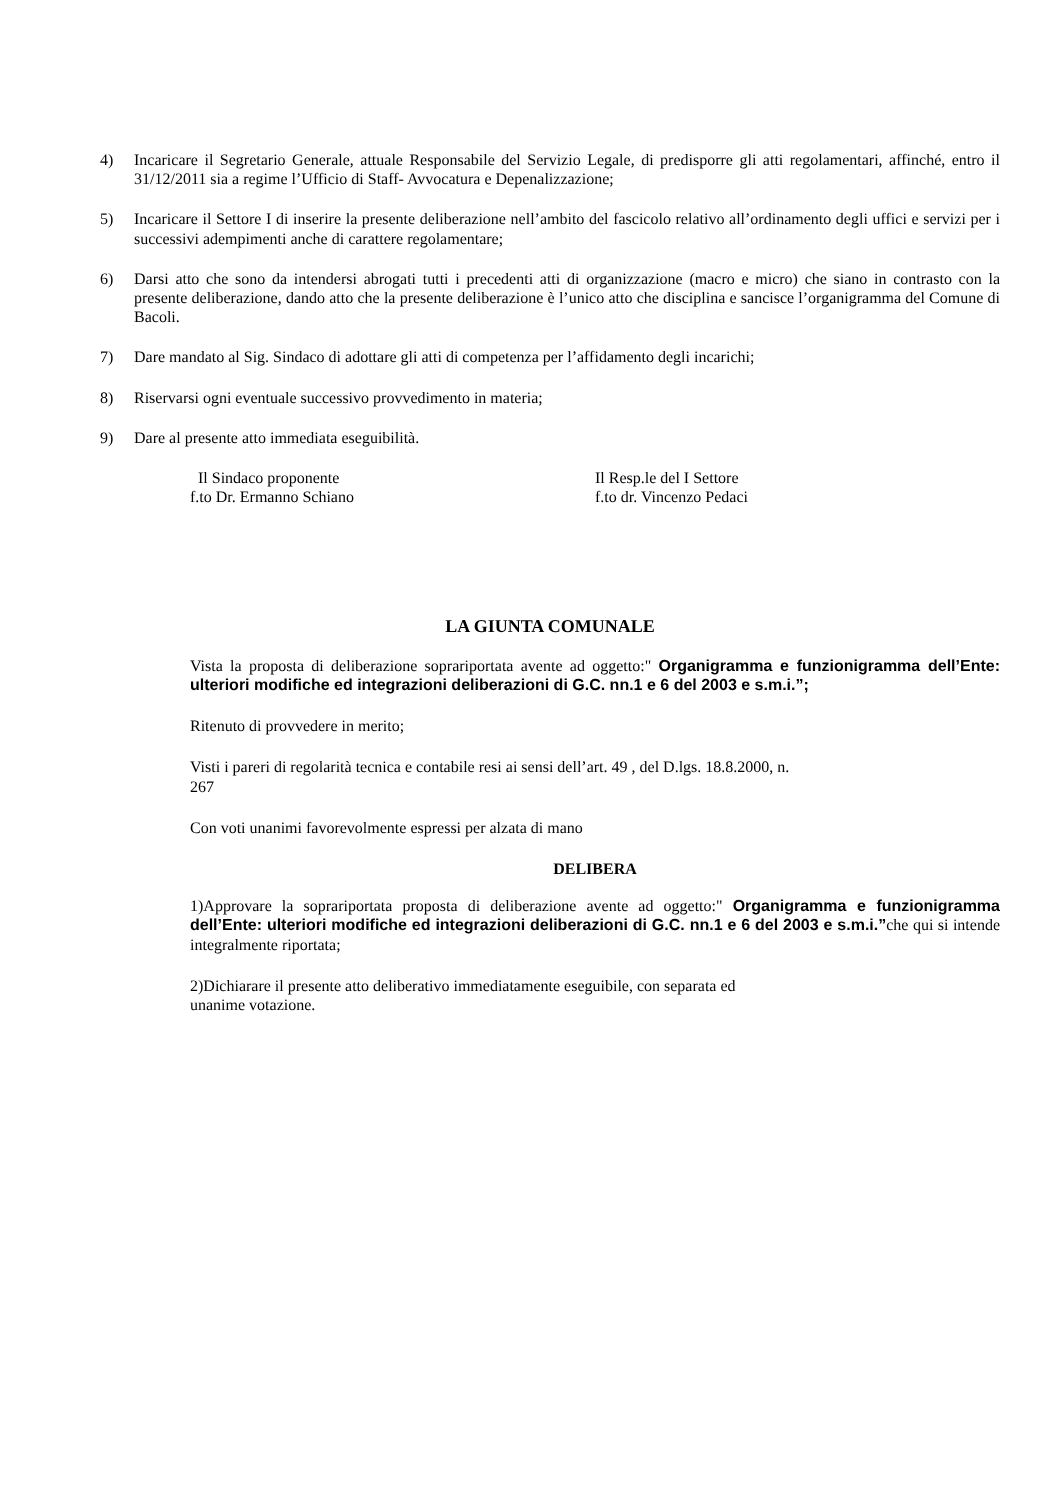4) Incaricare il Segretario Generale, attuale Responsabile del Servizio Legale, di predisporre gli atti regolamentari, affinché, entro il 31/12/2011 sia a regime l’Ufficio di Staff- Avvocatura e Depenalizzazione;
5) Incaricare il Settore I di inserire la presente deliberazione nell’ambito del fascicolo relativo all’ordinamento degli uffici e servizi per i successivi adempimenti anche di carattere regolamentare;
6) Darsi atto che sono da intendersi abrogati tutti i precedenti atti di organizzazione (macro e micro) che siano in contrasto con la presente deliberazione, dando atto che la presente deliberazione è l’unico atto che disciplina e sancisce l’organigramma del Comune di Bacoli.
7) Dare mandato al Sig. Sindaco di adottare gli atti di competenza per l’affidamento degli incarichi;
8) Riservarsi ogni eventuale successivo provvedimento in materia;
9) Dare al presente atto immediata eseguibilità.
Il Sindaco proponente
f.to Dr. Ermanno Schiano
Il Resp.le del I Settore
f.to dr. Vincenzo Pedaci
LA GIUNTA COMUNALE
Vista la proposta di deliberazione soprariportata avente ad oggetto:" Organigramma e funzionigramma dell’Ente: ulteriori modifiche ed integrazioni deliberazioni di G.C. nn.1 e 6 del 2003 e s.m.i.”;
Ritenuto di provvedere in merito;
Visti i pareri di regolarità tecnica e contabile resi ai sensi dell’art. 49 , del D.lgs. 18.8.2000, n.
267
Con voti unanimi favorevolmente espressi per alzata di mano
DELIBERA
1)Approvare la soprariportata proposta di deliberazione avente ad oggetto:" Organigramma e funzionigramma dell’Ente: ulteriori modifiche ed integrazioni deliberazioni di G.C. nn.1 e 6 del 2003 e s.m.i.”che qui si intende integralmente riportata;
2)Dichiarare il presente atto deliberativo immediatamente eseguibile, con separata ed
unanime votazione.